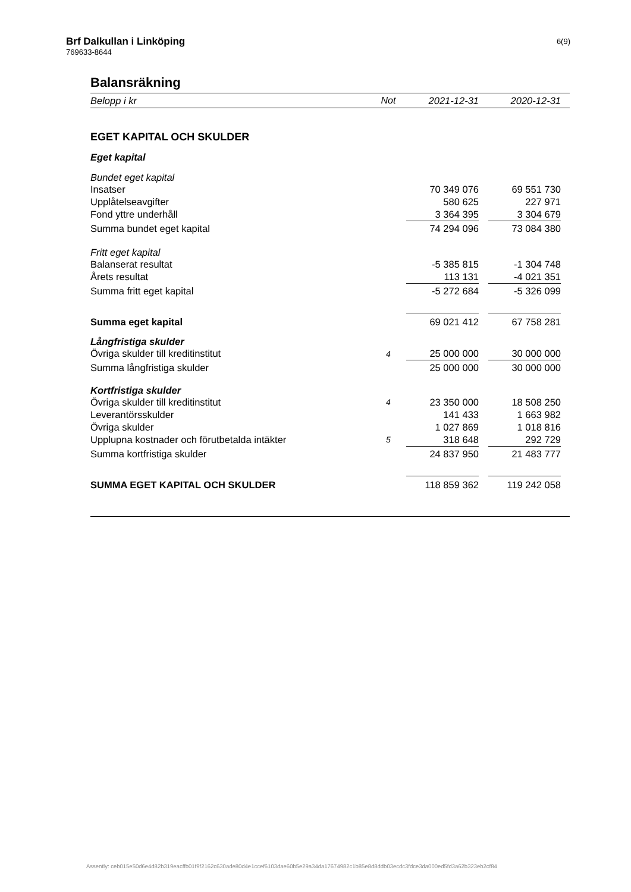Brf Dalkullan i Linköping
769633-8644
6(9)
Balansräkning
| Belopp i kr | Not | 2021-12-31 | | 2020-12-31 | |
| --- | --- | --- | --- | --- | --- |
| EGET KAPITAL OCH SKULDER | | | | | |
| Eget kapital | | | | | |
| Bundet eget kapital | | | | | |
| Insatser | | 70 349 076 | | 69 551 730 | |
| Upplåtelseavgifter | | 580 625 | | 227 971 | |
| Fond yttre underhåll | | 3 364 395 | | 3 304 679 | |
| Summa bundet eget kapital | | 74 294 096 | | 73 084 380 | |
| Fritt eget kapital | | | | | |
| Balanserat resultat | | -5 385 815 | | -1 304 748 | |
| Årets resultat | | 113 131 | | -4 021 351 | |
| Summa fritt eget kapital | | -5 272 684 | | -5 326 099 | |
| Summa eget kapital | | 69 021 412 | | 67 758 281 | |
| Långfristiga skulder | | | | | |
| Övriga skulder till kreditinstitut | 4 | 25 000 000 | | 30 000 000 | |
| Summa långfristiga skulder | | 25 000 000 | | 30 000 000 | |
| Kortfristiga skulder | | | | | |
| Övriga skulder till kreditinstitut | 4 | 23 350 000 | | 18 508 250 | |
| Leverantörsskulder | | 141 433 | | 1 663 982 | |
| Övriga skulder | | 1 027 869 | | 1 018 816 | |
| Upplupna kostnader och förutbetalda intäkter | 5 | 318 648 | | 292 729 | |
| Summa kortfristiga skulder | | 24 837 950 | | 21 483 777 | |
| SUMMA EGET KAPITAL OCH SKULDER | | 118 859 362 | | 119 242 058 | |
Assently: ceb015e50d6e4d82b319eacffb01f9f2162c630ade80d4e1ccef6103dae60b5e29a34da17674982c1b85e8d8ddb03ecdc3fdce3da000ed5fd3a62b323eb2cf84